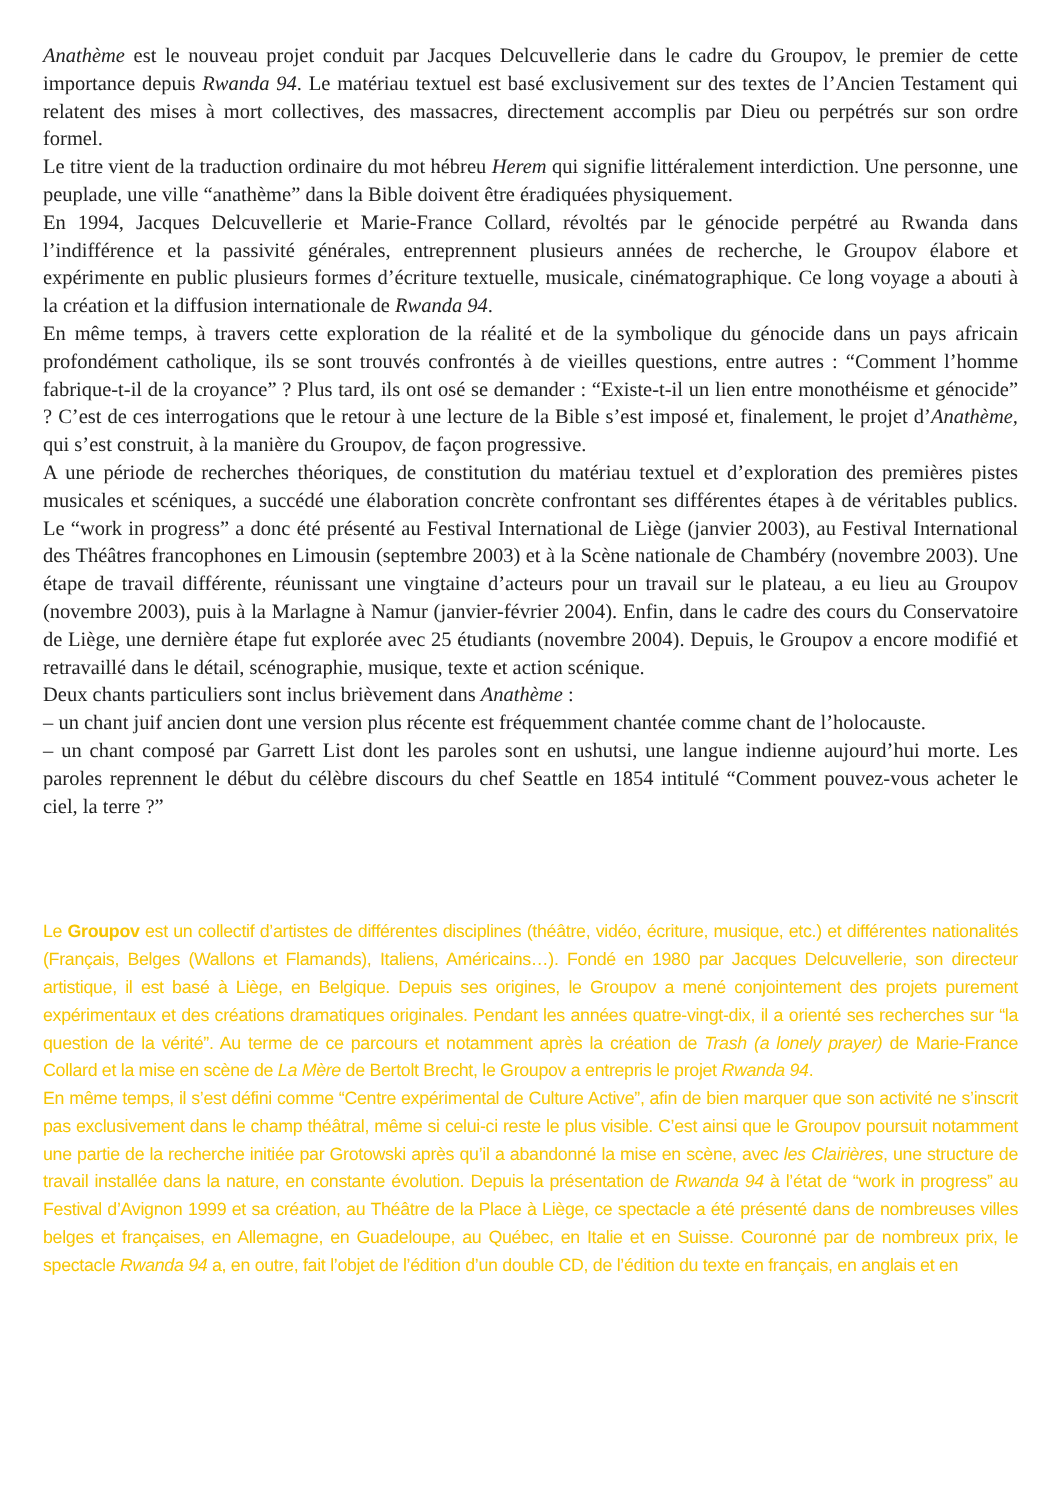Anathème est le nouveau projet conduit par Jacques Delcuvellerie dans le cadre du Groupov, le premier de cette importance depuis Rwanda 94. Le matériau textuel est basé exclusivement sur des textes de l’Ancien Testament qui relatent des mises à mort collectives, des massacres, directement accomplis par Dieu ou perpétrés sur son ordre formel.
Le titre vient de la traduction ordinaire du mot hébreu Herem qui signifie littéralement interdiction. Une personne, une peuplade, une ville “anathème” dans la Bible doivent être éradiquées physiquement.
En 1994, Jacques Delcuvellerie et Marie-France Collard, révoltés par le génocide perpétré au Rwanda dans l’indifférence et la passivité générales, entreprennent plusieurs années de recherche, le Groupov élabore et expérimente en public plusieurs formes d’écriture textuelle, musicale, cinématographique. Ce long voyage a abouti à la création et la diffusion internationale de Rwanda 94.
En même temps, à travers cette exploration de la réalité et de la symbolique du génocide dans un pays africain profondément catholique, ils se sont trouvés confrontés à de vieilles questions, entre autres : “Comment l’homme fabrique-t-il de la croyance” ? Plus tard, ils ont osé se demander : “Existe-t-il un lien entre monothéisme et génocide” ? C’est de ces interrogations que le retour à une lecture de la Bible s’est imposé et, finalement, le projet d’Anathème, qui s’est construit, à la manière du Groupov, de façon progressive.
A une période de recherches théoriques, de constitution du matériau textuel et d’exploration des premières pistes musicales et scéniques, a succédé une élaboration concrète confrontant ses différentes étapes à de véritables publics. Le “work in progress” a donc été présenté au Festival International de Liège (janvier 2003), au Festival International des Théâtres francophones en Limousin (septembre 2003) et à la Scène nationale de Chambéry (novembre 2003). Une étape de travail différente, réunissant une vingtaine d’acteurs pour un travail sur le plateau, a eu lieu au Groupov (novembre 2003), puis à la Marlagne à Namur (janvier-février 2004). Enfin, dans le cadre des cours du Conservatoire de Liège, une dernière étape fut explorée avec 25 étudiants (novembre 2004). Depuis, le Groupov a encore modifié et retravaillé dans le détail, scénographie, musique, texte et action scénique.
Deux chants particuliers sont inclus brièvement dans Anathème :
– un chant juif ancien dont une version plus récente est fréquemment chantée comme chant de l’holocauste.
– un chant composé par Garrett List dont les paroles sont en ushutsi, une langue indienne aujourd’hui morte. Les paroles reprennent le début du célèbre discours du chef Seattle en 1854 intitulé “Comment pouvez-vous acheter le ciel, la terre ?”
Le Groupov est un collectif d’artistes de différentes disciplines (théâtre, vidéo, écriture, musique, etc.) et différentes nationalités (Français, Belges (Wallons et Flamands), Italiens, Américains…). Fondé en 1980 par Jacques Delcuvellerie, son directeur artistique, il est basé à Liège, en Belgique. Depuis ses origines, le Groupov a mené conjointement des projets purement expérimentaux et des créations dramatiques originales. Pendant les années quatre-vingt-dix, il a orienté ses recherches sur “la question de la vérité”. Au terme de ce parcours et notamment après la création de Trash (a lonely prayer) de Marie-France Collard et la mise en scène de La Mère de Bertolt Brecht, le Groupov a entrepris le projet Rwanda 94.
En même temps, il s’est défini comme “Centre expérimental de Culture Active”, afin de bien marquer que son activité ne s’inscrit pas exclusivement dans le champ théâtral, même si celui-ci reste le plus visible. C’est ainsi que le Groupov poursuit notamment une partie de la recherche initiée par Grotowski après qu’il a abandonné la mise en scène, avec les Clairières, une structure de travail installée dans la nature, en constante évolution. Depuis la présentation de Rwanda 94 à l’état de “work in progress” au Festival d’Avignon 1999 et sa création, au Théâtre de la Place à Liège, ce spectacle a été présenté dans de nombreuses villes belges et françaises, en Allemagne, en Guadeloupe, au Québec, en Italie et en Suisse. Couronné par de nombreux prix, le spectacle Rwanda 94 a, en outre, fait l’objet de l’édition d’un double CD, de l’édition du texte en français, en anglais et en